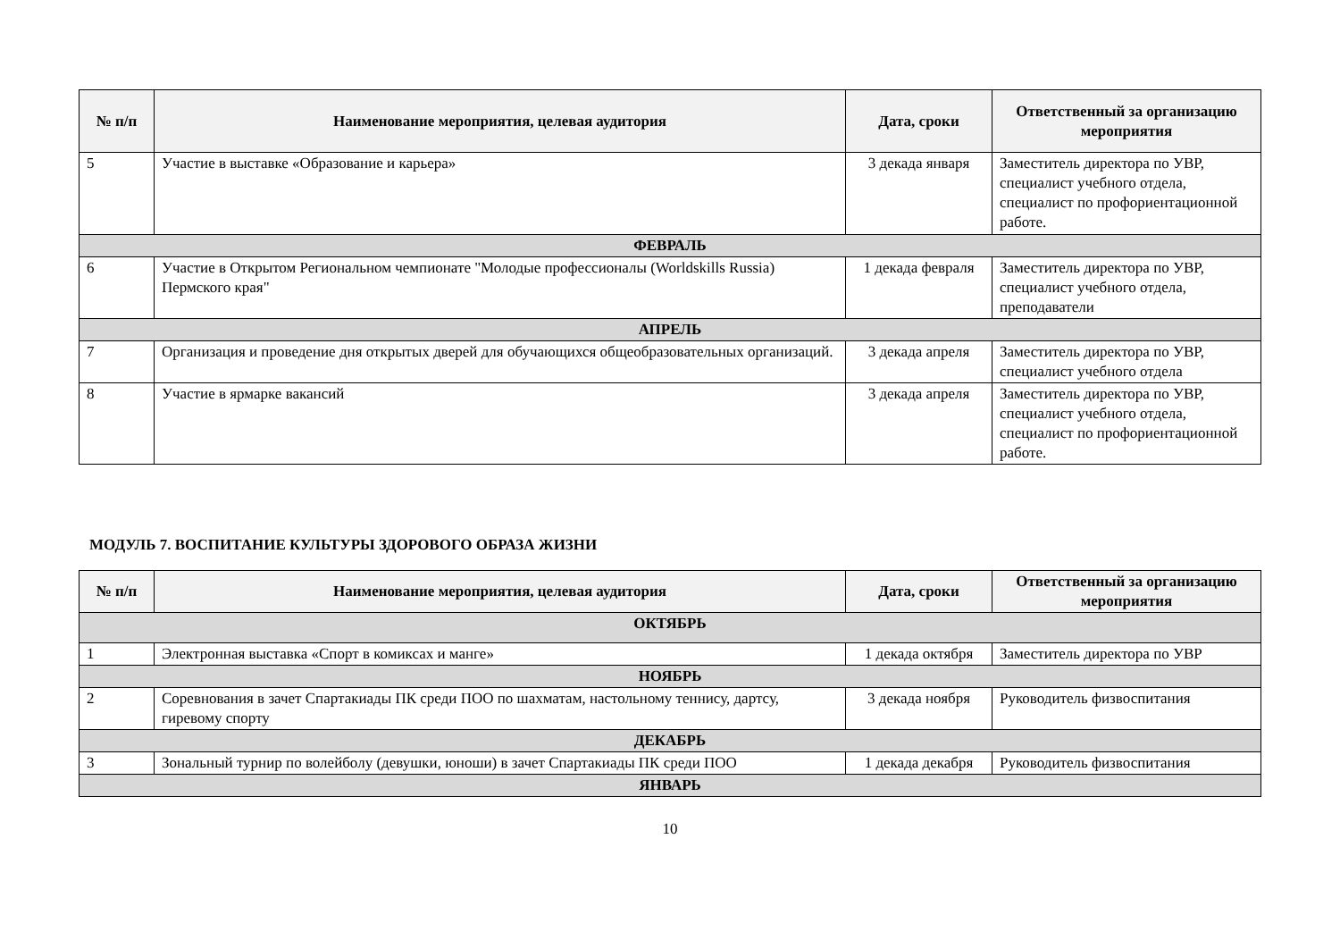| № п/п | Наименование мероприятия, целевая аудитория | Дата, сроки | Ответственный за организацию мероприятия |
| --- | --- | --- | --- |
| 5 | Участие в выставке «Образование и карьера» | 3 декада января | Заместитель директора по УВР, специалист учебного отдела, специалист по профориентационной работе. |
| ФЕВРАЛЬ | | | |
| 6 | Участие в Открытом Региональном чемпионате "Молодые профессионалы (Worldskills Russia) Пермского края" | 1 декада февраля | Заместитель директора по УВР, специалист учебного отдела, преподаватели |
| АПРЕЛЬ | | | |
| 7 | Организация и проведение дня открытых дверей для обучающихся общеобразовательных организаций. | 3 декада апреля | Заместитель директора по УВР, специалист учебного отдела |
| 8 | Участие в ярмарке вакансий | 3 декада апреля | Заместитель директора по УВР, специалист учебного отдела, специалист по профориентационной работе. |
МОДУЛЬ 7. ВОСПИТАНИЕ КУЛЬТУРЫ ЗДОРОВОГО ОБРАЗА ЖИЗНИ
| № п/п | Наименование мероприятия, целевая аудитория | Дата, сроки | Ответственный за организацию мероприятия |
| --- | --- | --- | --- |
| ОКТЯБРЬ | | | |
| 1 | Электронная выставка «Спорт в комиксах и манге» | 1 декада октября | Заместитель директора по УВР |
| НОЯБРЬ | | | |
| 2 | Соревнования в зачет Спартакиады ПК среди ПОО по шахматам, настольному теннису, дартсу, гиревому спорту | 3 декада ноября | Руководитель физвоспитания |
| ДЕКАБРЬ | | | |
| 3 | Зональный турнир по волейболу (девушки, юноши) в зачет Спартакиады ПК среди ПОО | 1 декада декабря | Руководитель физвоспитания |
| ЯНВАРЬ | | | |
10